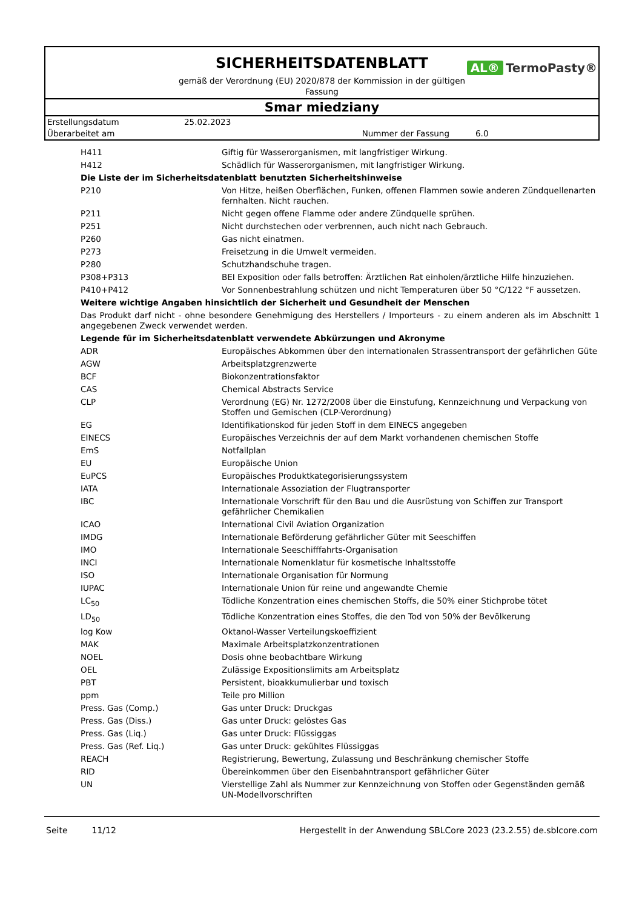SICHERHEITSDATENBLATT
AL® TermoPasty®
gemäß der Verordnung (EU) 2020/878 der Kommission in der gültigen Fassung
Smar miedziany
| Erstellungsdatum | 25.02.2023 | | |
| Überarbeitet am | | Nummer der Fassung | 6.0 |
| H411 | Giftig für Wasserorganismen, mit langfristiger Wirkung. |
| H412 | Schädlich für Wasserorganismen, mit langfristiger Wirkung. |
| Die Liste der im Sicherheitsdatenblatt benutzten Sicherheitshinweise | |
| P210 | Von Hitze, heißen Oberflächen, Funken, offenen Flammen sowie anderen Zündquellenarten fernhalten. Nicht rauchen. |
| P211 | Nicht gegen offene Flamme oder andere Zündquelle sprühen. |
| P251 | Nicht durchstechen oder verbrennen, auch nicht nach Gebrauch. |
| P260 | Gas nicht einatmen. |
| P273 | Freisetzung in die Umwelt vermeiden. |
| P280 | Schutzhandschuhe tragen. |
| P308+P313 | BEI Exposition oder falls betroffen: Ärztlichen Rat einholen/ärztliche Hilfe hinzuziehen. |
| P410+P412 | Vor Sonnenbestrahlung schützen und nicht Temperaturen über 50 °C/122 °F aussetzen. |
| Weitere wichtige Angaben hinsichtlich der Sicherheit und Gesundheit der Menschen | |
| Das Produkt darf nicht - ohne besondere Genehmigung des Herstellers / Importeurs - zu einem anderen als im Abschnitt 1 angegebenen Zweck verwendet werden. | |
| Legende für im Sicherheitsdatenblatt verwendete Abkürzungen und Akronyme | |
| ADR | Europäisches Abkommen über den internationalen Strassentransport der gefährlichen Güte |
| AGW | Arbeitsplatzgrenzwerte |
| BCF | Biokonzentrationsfaktor |
| CAS | Chemical Abstracts Service |
| CLP | Verordnung (EG) Nr. 1272/2008 über die Einstufung, Kennzeichnung und Verpackung von Stoffen und Gemischen (CLP-Verordnung) |
| EG | Identifikationskod für jeden Stoff in dem EINECS angegeben |
| EINECS | Europäisches Verzeichnis der auf dem Markt vorhandenen chemischen Stoffe |
| EmS | Notfallplan |
| EU | Europäische Union |
| EuPCS | Europäisches Produktkategorisierungssystem |
| IATA | Internationale Assoziation der Flugtransporter |
| IBC | Internationale Vorschrift für den Bau und die Ausrüstung von Schiffen zur Transport gefährlicher Chemikalien |
| ICAO | International Civil Aviation Organization |
| IMDG | Internationale Beförderung gefährlicher Güter mit Seeschiffen |
| IMO | Internationale Seeschifffahrts-Organisation |
| INCI | Internationale Nomenklatur für kosmetische Inhaltsstoffe |
| ISO | Internationale Organisation für Normung |
| IUPAC | Internationale Union für reine und angewandte Chemie |
| LC<sub>50</sub> | Tödliche Konzentration eines chemischen Stoffs, die 50% einer Stichprobe tötet |
| LD<sub>50</sub> | Tödliche Konzentration eines Stoffes, die den Tod von 50% der Bevölkerung |
| log Kow | Oktanol-Wasser Verteilungskoeffizient |
| MAK | Maximale Arbeitsplatzkonzentrationen |
| NOEL | Dosis ohne beobachtbare Wirkung |
| OEL | Zulässige Expositionslimits am Arbeitsplatz |
| PBT | Persistent, bioakkumulierbar und toxisch |
| ppm | Teile pro Million |
| Press. Gas (Comp.) | Gas unter Druck: Druckgas |
| Press. Gas (Diss.) | Gas unter Druck: gelöstes Gas |
| Press. Gas (Liq.) | Gas unter Druck: Flüssiggas |
| Press. Gas (Ref. Liq.) | Gas unter Druck: gekühltes Flüssiggas |
| REACH | Registrierung, Bewertung, Zulassung und Beschränkung chemischer Stoffe |
| RID | Übereinkommen über den Eisenbahntransport gefährlicher Güter |
| UN | Vierstellige Zahl als Nummer zur Kennzeichnung von Stoffen oder Gegenständen gemäß UN-Modellvorschriften |
Seite 11/12 Hergestellt in der Anwendung SBLCore 2023 (23.2.55) de.sblcore.com